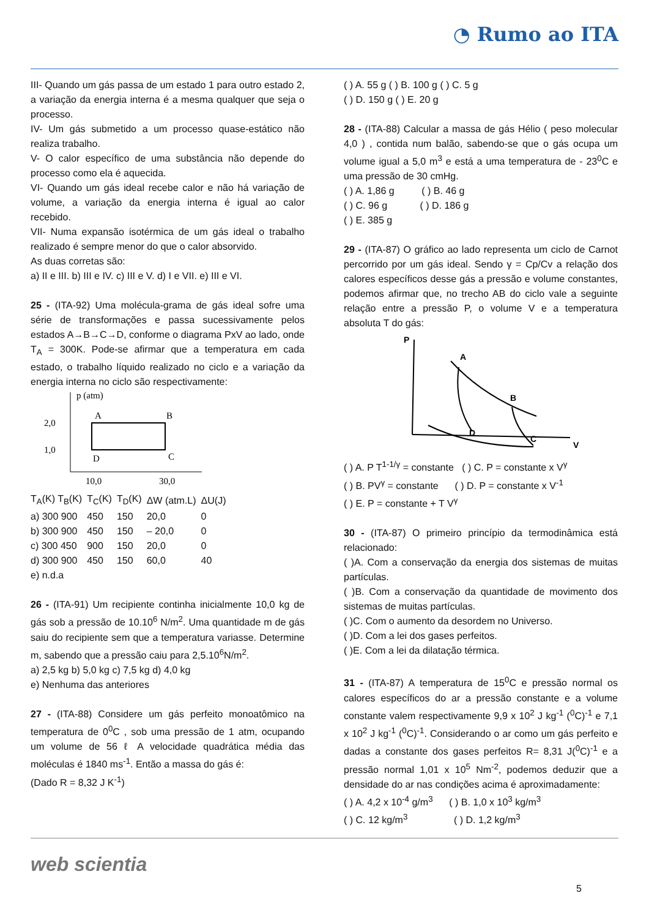◔ Rumo ao ITA
III- Quando um gás passa de um estado 1 para outro estado 2, a variação da energia interna é a mesma qualquer que seja o processo.
IV- Um gás submetido a um processo quase-estático não realiza trabalho.
V- O calor específico de uma substância não depende do processo como ela é aquecida.
VI- Quando um gás ideal recebe calor e não há variação de volume, a variação da energia interna é igual ao calor recebido.
VII- Numa expansão isotérmica de um gás ideal o trabalho realizado é sempre menor do que o calor absorvido.
As duas corretas são:
a) II e III. b) III e IV. c) III e V. d) I e VII. e) III e VI.
25 - (ITA-92) Uma molécula-grama de gás ideal sofre uma série de transformações e passa sucessivamente pelos estados A→B→C→D, conforme o diagrama PxV ao lado, onde T<sub>A</sub> = 300K. Pode-se afirmar que a temperatura em cada estado, o trabalho líquido realizado no ciclo e a variação da energia interna no ciclo são respectivamente:
p (atm)
2,0
1,0
A
B
D
C
10,0
30,0
| T<sub>A</sub>(K) T<sub>B</sub>(K) | T<sub>C</sub>(K) | T<sub>D</sub>(K) | ΔW (atm.L) | ΔU(J) |
| --- | --- | --- | --- | --- |
| a) 300 900 | 450 | 150 | 20,0 | 0 |
| b) 300 900 | 450 | 150 | – 20,0 | 0 |
| c) 300 450 | 900 | 150 | 20,0 | 0 |
| d) 300 900 | 450 | 150 | 60,0 | 40 |
| e) n.d.a | | | | |
26 - (ITA-91) Um recipiente continha inicialmente 10,0 kg de gás sob a pressão de 10.10<sup>6</sup> N/m<sup>2</sup>. Uma quantidade m de gás saiu do recipiente sem que a temperatura variasse. Determine m, sabendo que a pressão caiu para 2,5.10<sup>6</sup>N/m<sup>2</sup>.
a) 2,5 kg b) 5,0 kg c) 7,5 kg d) 4,0 kg
e) Nenhuma das anteriores
27 - (ITA-88) Considere um gás perfeito monoatômico na temperatura de 0<sup>0</sup>C , sob uma pressão de 1 atm, ocupando um volume de 56 ℓ A velocidade quadrática média das moléculas é 1840 ms<sup>-1</sup>. Então a massa do gás é:
(Dado R = 8,32 J K<sup>-1</sup>)
( ) A. 55 g ( ) B. 100 g ( ) C. 5 g
( ) D. 150 g ( ) E. 20 g
28 - (ITA-88) Calcular a massa de gás Hélio ( peso molecular 4,0 ) , contida num balão, sabendo-se que o gás ocupa um volume igual a 5,0 m<sup>3</sup> e está a uma temperatura de - 23<sup>0</sup>C e uma pressão de 30 cmHg.
( ) A. 1,86 g ( ) B. 46 g
( ) C. 96 g ( ) D. 186 g
( ) E. 385 g
29 - (ITA-87) O gráfico ao lado representa um ciclo de Carnot percorrido por um gás ideal. Sendo γ = Cp/Cv a relação dos calores específicos desse gás a pressão e volume constantes, podemos afirmar que, no trecho AB do ciclo vale a seguinte relação entre a pressão P, o volume V e a temperatura absoluta T do gás:
P
V
A
B
D
C
( ) A. P T<sup>1-1/γ</sup> = constante ( ) C. P = constante x V<sup>γ</sup>
( ) B. PV<sup>γ</sup> = constante ( ) D. P = constante x V<sup>-1</sup>
( ) E. P = constante + T V<sup>γ</sup>
30 - (ITA-87) O primeiro princípio da termodinâmica está relacionado:
( )A. Com a conservação da energia dos sistemas de muitas partículas.
( )B. Com a conservação da quantidade de movimento dos sistemas de muitas partículas.
( )C. Com o aumento da desordem no Universo.
( )D. Com a lei dos gases perfeitos.
( )E. Com a lei da dilatação térmica.
31 - (ITA-87) A temperatura de 15<sup>0</sup>C e pressão normal os calores específicos do ar a pressão constante e a volume constante valem respectivamente 9,9 x 10<sup>2</sup> J kg<sup>-1</sup> (<sup>0</sup>C)<sup>-1</sup> e 7,1 x 10<sup>2</sup> J kg<sup>-1</sup> (<sup>0</sup>C)<sup>-1</sup>. Considerando o ar como um gás perfeito e dadas a constante dos gases perfeitos R= 8,31 J(<sup>0</sup>C)<sup>-1</sup> e a pressão normal 1,01 x 10<sup>5</sup> Nm<sup>-2</sup>, podemos deduzir que a densidade do ar nas condições acima é aproximadamente:
( ) A. 4,2 x 10<sup>-4</sup> g/m<sup>3</sup> ( ) B. 1,0 x 10<sup>3</sup> kg/m<sup>3</sup>
( ) C. 12 kg/m<sup>3</sup> ( ) D. 1,2 kg/m<sup>3</sup>
web scientia 5